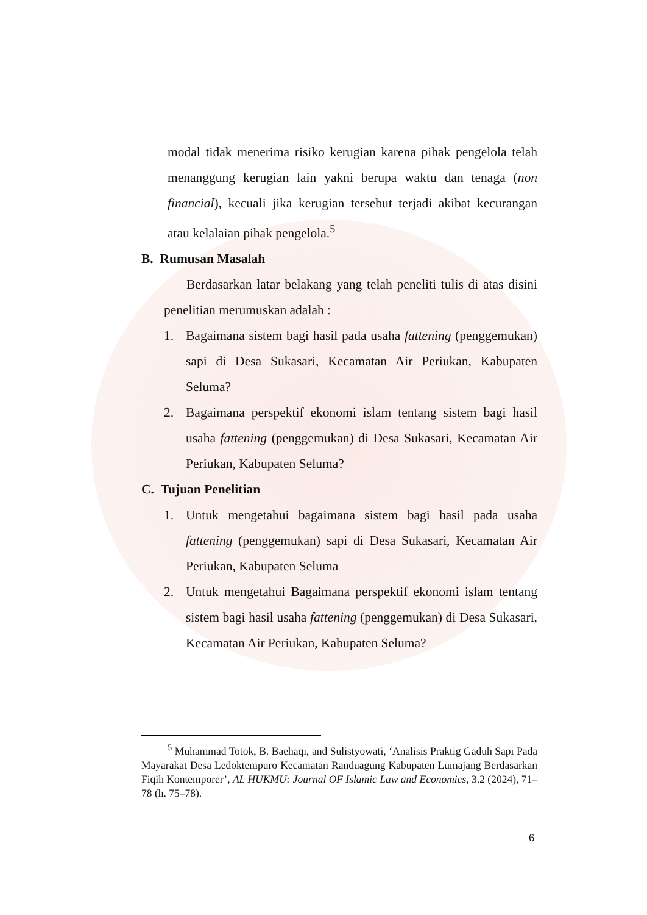modal tidak menerima risiko kerugian karena pihak pengelola telah menanggung kerugian lain yakni berupa waktu dan tenaga (non financial), kecuali jika kerugian tersebut terjadi akibat kecurangan atau kelalaian pihak pengelola.<sup>5</sup>
B. Rumusan Masalah
Berdasarkan latar belakang yang telah peneliti tulis di atas disini penelitian merumuskan adalah :
1. Bagaimana sistem bagi hasil pada usaha fattening (penggemukan) sapi di Desa Sukasari, Kecamatan Air Periukan, Kabupaten Seluma?
2. Bagaimana perspektif ekonomi islam tentang sistem bagi hasil usaha fattening (penggemukan) di Desa Sukasari, Kecamatan Air Periukan, Kabupaten Seluma?
C. Tujuan Penelitian
1. Untuk mengetahui bagaimana sistem bagi hasil pada usaha fattening (penggemukan) sapi di Desa Sukasari, Kecamatan Air Periukan, Kabupaten Seluma
2. Untuk mengetahui Bagaimana perspektif ekonomi islam tentang sistem bagi hasil usaha fattening (penggemukan) di Desa Sukasari, Kecamatan Air Periukan, Kabupaten Seluma?
<sup>5</sup> Muhammad Totok, B. Baehaqi, and Sulistyowati, ‘Analisis Praktig Gaduh Sapi Pada Mayarakat Desa Ledoktempuro Kecamatan Randuagung Kabupaten Lumajang Berdasarkan Fiqih Kontemporer’, AL HUKMU: Journal OF Islamic Law and Economics, 3.2 (2024), 71–78 (h. 75–78).
6